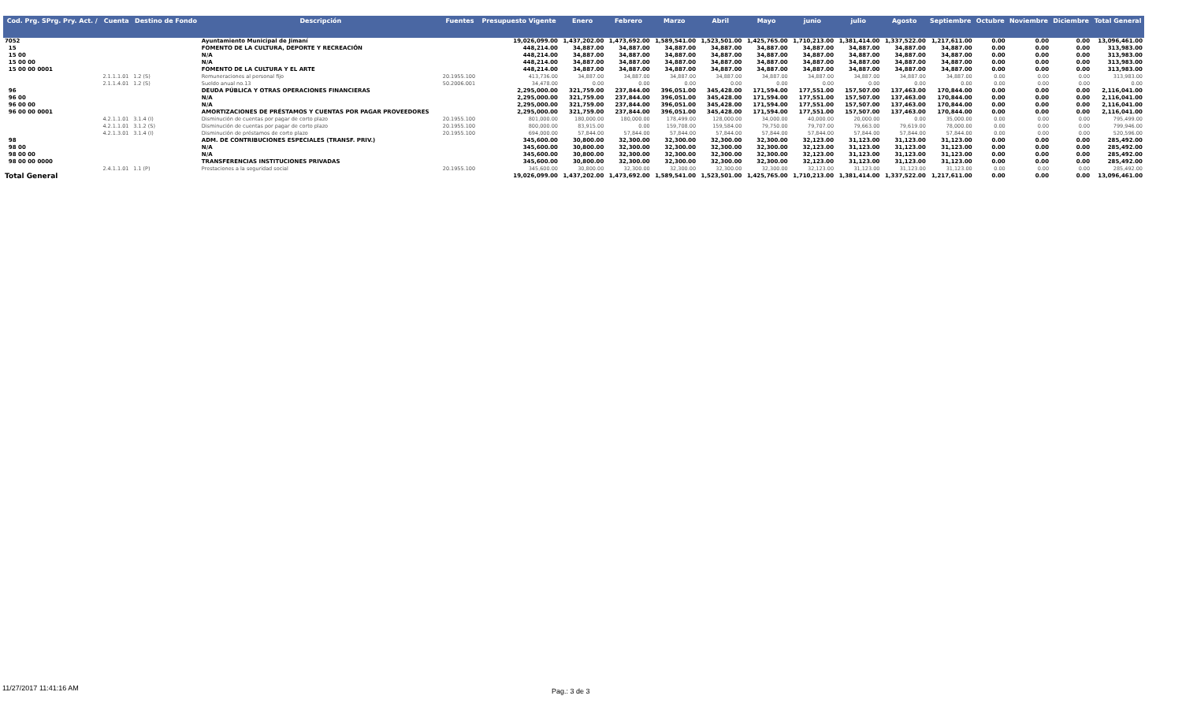| Cod. Prg. SPrg. Pry. Act. / | Cuenta | Destino de Fondo | Descripción | Fuentes | Presupuesto Vigente | Enero | Febrero | Marzo | Abril | Mayo | junio | julio | Agosto | Septiembre | Octubre | Noviembre | Diciembre | Total General |
| --- | --- | --- | --- | --- | --- | --- | --- | --- | --- | --- | --- | --- | --- | --- | --- | --- | --- | --- |
| 7052 | | | Ayuntamiento Municipal de Jimaní | | 19,026,099.00 | 1,437,202.00 | 1,473,692.00 | 1,589,541.00 | 1,523,501.00 | 1,425,765.00 | 1,710,213.00 | 1,381,414.00 | 1,337,522.00 | 1,217,611.00 | 0.00 | 0.00 | 0.00 | 13,096,461.00 |
| 15 | | | FOMENTO DE LA CULTURA, DEPORTE Y RECREACIÓN | | 448,214.00 | 34,887.00 | 34,887.00 | 34,887.00 | 34,887.00 | 34,887.00 | 34,887.00 | 34,887.00 | 34,887.00 | 34,887.00 | 0.00 | 0.00 | 0.00 | 313,983.00 |
| 15 00 | | | N/A | | 448,214.00 | 34,887.00 | 34,887.00 | 34,887.00 | 34,887.00 | 34,887.00 | 34,887.00 | 34,887.00 | 34,887.00 | 34,887.00 | 0.00 | 0.00 | 0.00 | 313,983.00 |
| 15 00 00 | | | N/A | | 448,214.00 | 34,887.00 | 34,887.00 | 34,887.00 | 34,887.00 | 34,887.00 | 34,887.00 | 34,887.00 | 34,887.00 | 34,887.00 | 0.00 | 0.00 | 0.00 | 313,983.00 |
| 15 00 00 0001 | | | FOMENTO DE LA CULTURA Y EL ARTE | | 448,214.00 | 34,887.00 | 34,887.00 | 34,887.00 | 34,887.00 | 34,887.00 | 34,887.00 | 34,887.00 | 34,887.00 | 34,887.00 | 0.00 | 0.00 | 0.00 | 313,983.00 |
| | 2.1.1.1.01 | 1.2 (S) | Remuneraciones al personal fijo | 20.1955.100 | 413,736.00 | 34,887.00 | 34,887.00 | 34,887.00 | 34,887.00 | 34,887.00 | 34,887.00 | 34,887.00 | 34,887.00 | 34,887.00 | 0.00 | 0.00 | 0.00 | 313,983.00 |
| | 2.1.1.4.01 | 1.2 (S) | Sueldo anual no.13 | 50.2006.001 | 34,478.00 | 0.00 | 0.00 | 0.00 | 0.00 | 0.00 | 0.00 | 0.00 | 0.00 | 0.00 | 0.00 | 0.00 | 0.00 | 0.00 |
| 96 | | | DEUDA PÚBLICA Y OTRAS OPERACIONES FINANCIERAS | | 2,295,000.00 | 321,759.00 | 237,844.00 | 396,051.00 | 345,428.00 | 171,594.00 | 177,551.00 | 157,507.00 | 137,463.00 | 170,844.00 | 0.00 | 0.00 | 0.00 | 2,116,041.00 |
| 96 00 | | | N/A | | 2,295,000.00 | 321,759.00 | 237,844.00 | 396,051.00 | 345,428.00 | 171,594.00 | 177,551.00 | 157,507.00 | 137,463.00 | 170,844.00 | 0.00 | 0.00 | 0.00 | 2,116,041.00 |
| 96 00 00 | | | N/A | | 2,295,000.00 | 321,759.00 | 237,844.00 | 396,051.00 | 345,428.00 | 171,594.00 | 177,551.00 | 157,507.00 | 137,463.00 | 170,844.00 | 0.00 | 0.00 | 0.00 | 2,116,041.00 |
| 96 00 00 0001 | | | AMORTIZACIONES DE PRÉSTAMOS Y CUENTAS POR PAGAR PROVEEDORES | | 2,295,000.00 | 321,759.00 | 237,844.00 | 396,051.00 | 345,428.00 | 171,594.00 | 177,551.00 | 157,507.00 | 137,463.00 | 170,844.00 | 0.00 | 0.00 | 0.00 | 2,116,041.00 |
| | 4.2.1.1.01 | 3.1.4 (I) | Disminución de cuentas por pagar de corto plazo | 20.1955.100 | 801,000.00 | 180,000.00 | 180,000.00 | 178,499.00 | 128,000.00 | 34,000.00 | 40,000.00 | 20,000.00 | 0.00 | 35,000.00 | 0.00 | 0.00 | 0.00 | 795,499.00 |
| | 4.2.1.1.01 | 3.1.2 (S) | Disminución de cuentas por pagar de corto plazo | 20.1955.100 | 800,000.00 | 83,915.00 | 0.00 | 159,708.00 | 159,584.00 | 79,750.00 | 79,707.00 | 79,663.00 | 79,619.00 | 78,000.00 | 0.00 | 0.00 | 0.00 | 799,946.00 |
| | 4.2.1.3.01 | 3.1.4 (I) | Disminución de préstamos de corto plazo | 20.1955.100 | 694,000.00 | 57,844.00 | 57,844.00 | 57,844.00 | 57,844.00 | 57,844.00 | 57,844.00 | 57,844.00 | 57,844.00 | 57,844.00 | 0.00 | 0.00 | 0.00 | 520,596.00 |
| 98 | | | ADM. DE CONTRIBUCIONES ESPECIALES (TRANSF. PRIV.) | | 345,600.00 | 30,800.00 | 32,300.00 | 32,300.00 | 32,300.00 | 32,300.00 | 32,123.00 | 31,123.00 | 31,123.00 | 31,123.00 | 0.00 | 0.00 | 0.00 | 285,492.00 |
| 98 00 | | | N/A | | 345,600.00 | 30,800.00 | 32,300.00 | 32,300.00 | 32,300.00 | 32,300.00 | 32,123.00 | 31,123.00 | 31,123.00 | 31,123.00 | 0.00 | 0.00 | 0.00 | 285,492.00 |
| 98 00 00 | | | N/A | | 345,600.00 | 30,800.00 | 32,300.00 | 32,300.00 | 32,300.00 | 32,300.00 | 32,123.00 | 31,123.00 | 31,123.00 | 31,123.00 | 0.00 | 0.00 | 0.00 | 285,492.00 |
| 98 00 00 0000 | | | TRANSFERENCIAS INSTITUCIONES PRIVADAS | | 345,600.00 | 30,800.00 | 32,300.00 | 32,300.00 | 32,300.00 | 32,300.00 | 32,123.00 | 31,123.00 | 31,123.00 | 31,123.00 | 0.00 | 0.00 | 0.00 | 285,492.00 |
| | 2.4.1.1.01 | 1.1 (P) | Prestaciones a la seguridad social | 20.1955.100 | 345,600.00 | 30,800.00 | 32,300.00 | 32,300.00 | 32,300.00 | 32,300.00 | 32,123.00 | 31,123.00 | 31,123.00 | 31,123.00 | 0.00 | 0.00 | 0.00 | 285,492.00 |
| Total General | | | | | 19,026,099.00 | 1,437,202.00 | 1,473,692.00 | 1,589,541.00 | 1,523,501.00 | 1,425,765.00 | 1,710,213.00 | 1,381,414.00 | 1,337,522.00 | 1,217,611.00 | 0.00 | 0.00 | 0.00 | 13,096,461.00 |
11/27/2017 11:41:16 AM Pag.: 3 de 3